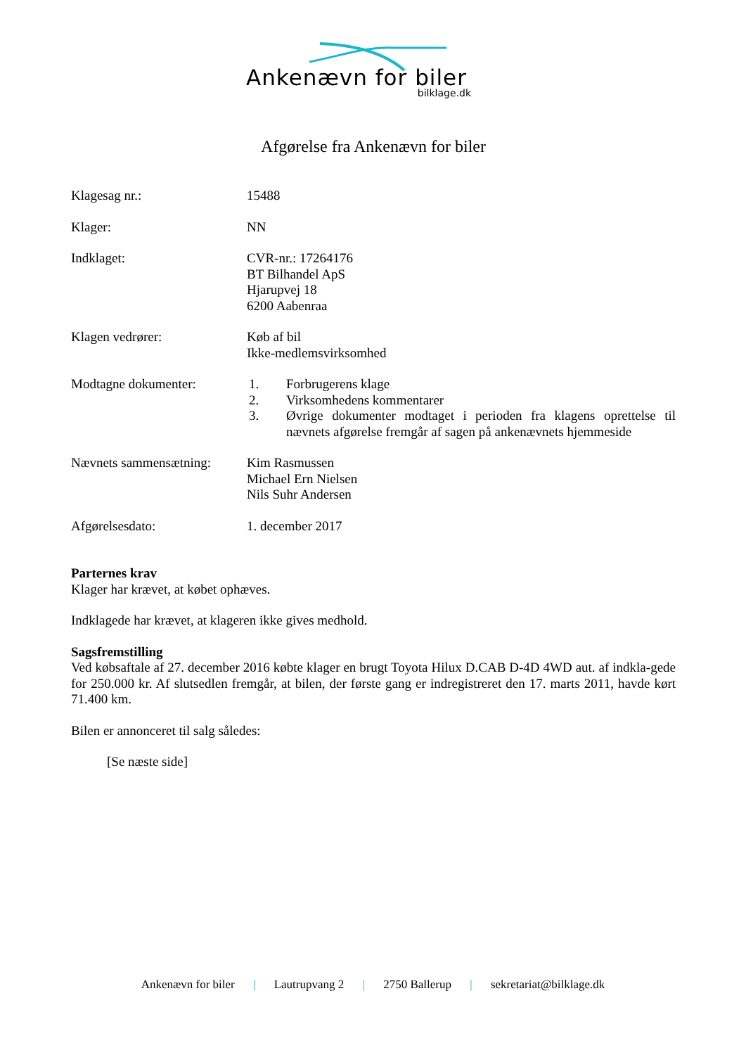Ankenævn for biler
bilklage.dk
Afgørelse fra Ankenævn for biler
Klagesag nr.: 15488
Klager: NN
Indklaget: CVR-nr.: 17264176
BT Bilhandel ApS
Hjarupvej 18
6200 Aabenraa
Klagen vedrører: Køb af bil
Ikke-medlemsvirksomhed
Modtagne dokumenter: 1. Forbrugerens klage
2. Virksomhedens kommentarer
3. Øvrige dokumenter modtaget i perioden fra klagens oprettelse til nævnets afgørelse fremgår af sagen på ankenævnets hjemmeside
Nævnets sammensætning:
Kim Rasmussen
Michael Ern Nielsen
Nils Suhr Andersen
Afgørelsesdato: 1. december 2017
Parternes krav
Klager har krævet, at købet ophæves.
Indklagede har krævet, at klageren ikke gives medhold.
Sagsfremstilling
Ved købsaftale af 27. december 2016 købte klager en brugt Toyota Hilux D.CAB D-4D 4WD aut. af indkla-gede for 250.000 kr. Af slutsedlen fremgår, at bilen, der første gang er indregistreret den 17. marts 2011, havde kørt 71.400 km.
Bilen er annonceret til salg således:
[Se næste side]
Ankenævn for biler | Lautrupvang 2 | 2750 Ballerup | sekretariat@bilklage.dk